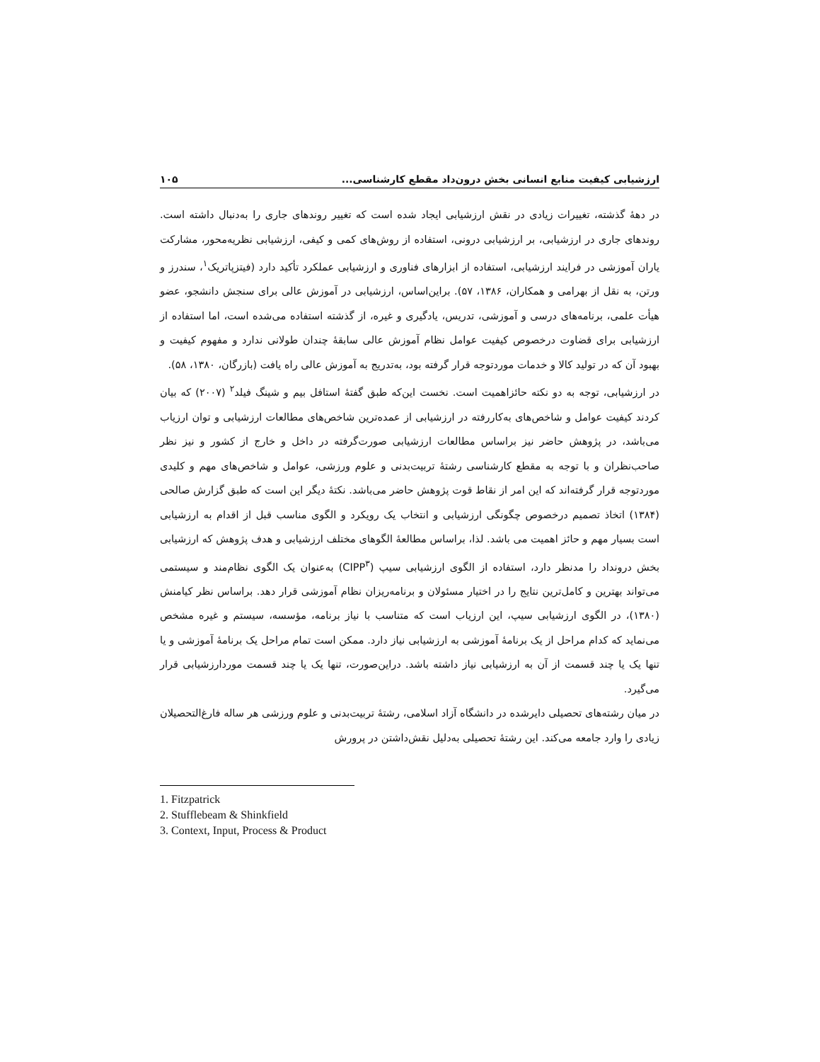ارزشیابی کیفیت منابع انسانی بخش درون‌داد مقطع کارشناسی... ۱۰۵
در دهۀ گذشته، تغییرات زیادی در نقش ارزشیابی ایجاد شده است که تغییر روندهای جاری را به‌دنبال داشته است. روندهای جاری در ارزشیابی، بر ارزشیابی درونی، استفاده از روش‌های کمی و کیفی، ارزشیابی نظریه‌محور، مشارکت یاران آموزشی در فرایند ارزشیابی، استفاده از ابزارهای فناوری و ارزشیابی عملکرد تأکید دارد (فیتزپاتریک<sup>۱</sup>، سندرز و ورتن، به نقل از بهرامی و همکاران، ۱۳۸۶، ۵۷). براین‌اساس، ارزشیابی در آموزش عالی برای سنجش دانشجو، عضو هیأت علمی، برنامه‌های درسی و آموزشی، تدریس، یادگیری و غیره، از گذشته استفاده می‌شده است، اما استفاده از ارزشیابی برای قضاوت درخصوص کیفیت عوامل نظام آموزش عالی سابقۀ چندان طولانی ندارد و مفهوم کیفیت و بهبود آن که در تولید کالا و خدمات موردتوجه قرار گرفته بود، به‌تدریج به آموزش عالی راه یافت (بازرگان، ۱۳۸۰، ۵۸).
در ارزشیابی، توجه به دو نکته حائزاهمیت است. نخست این‌که طبق گفتۀ استافل بیم و شینگ فیلد<sup>۲</sup> (۲۰۰۷) که بیان کردند کیفیت عوامل و شاخص‌های به‌کاررفته در ارزشیابی از عمده‌ترین شاخص‌های مطالعات ارزشیابی و توان ارزیاب می‌باشد، در پژوهش حاضر نیز براساس مطالعات ارزشیابی صورت‌گرفته در داخل و خارج از کشور و نیز نظر صاحب‌نظران و با توجه به مقطع کارشناسی رشتۀ تربیت‌بدنی و علوم ورزشی، عوامل و شاخص‌های مهم و کلیدی موردتوجه قرار گرفته‌اند که این امر از نقاط قوت پژوهش حاضر می‌باشد. نکتۀ دیگر این است که طبق گزارش صالحی (۱۳۸۴) اتخاذ تصمیم درخصوص چگونگی ارزشیابی و انتخاب یک رویکرد و الگوی مناسب قبل از اقدام به ارزشیابی است بسیار مهم و حائز اهمیت می باشد. لذا، براساس مطالعۀ الگوهای مختلف ارزشیابی و هدف پژوهش که ارزشیابی بخش درونداد را مدنظر دارد، استفاده از الگوی ارزشیابی سیپ (CIPP<sup>۳</sup>) به‌عنوان یک الگوی نظام‌مند و سیستمی می‌تواند بهترین و کامل‌ترین نتایج را در اختیار مسئولان و برنامه‌ریزان نظام آموزشی قرار دهد. براساس نظر کیامنش (۱۳۸۰)، در الگوی ارزشیابی سیپ، این ارزیاب است که متناسب با نیاز برنامه، مؤسسه، سیستم و غیره مشخص می‌نماید که کدام مراحل از یک برنامۀ آموزشی به ارزشیابی نیاز دارد. ممکن است تمام مراحل یک برنامۀ آموزشی و یا تنها یک یا چند قسمت از آن به ارزشیابی نیاز داشته باشد. دراین‌صورت، تنها یک یا چند قسمت موردارزشیابی قرار می‌گیرد.
در میان رشته‌های تحصیلی دایرشده در دانشگاه آزاد اسلامی، رشتۀ تربیت‌بدنی و علوم ورزشی هر ساله فارغ‌التحصیلان زیادی را وارد جامعه می‌کند. این رشتۀ تحصیلی به‌دلیل نقش‌داشتن در پرورش
1. Fitzpatrick
2. Stufflebeam & Shinkfield
3. Context, Input, Process & Product